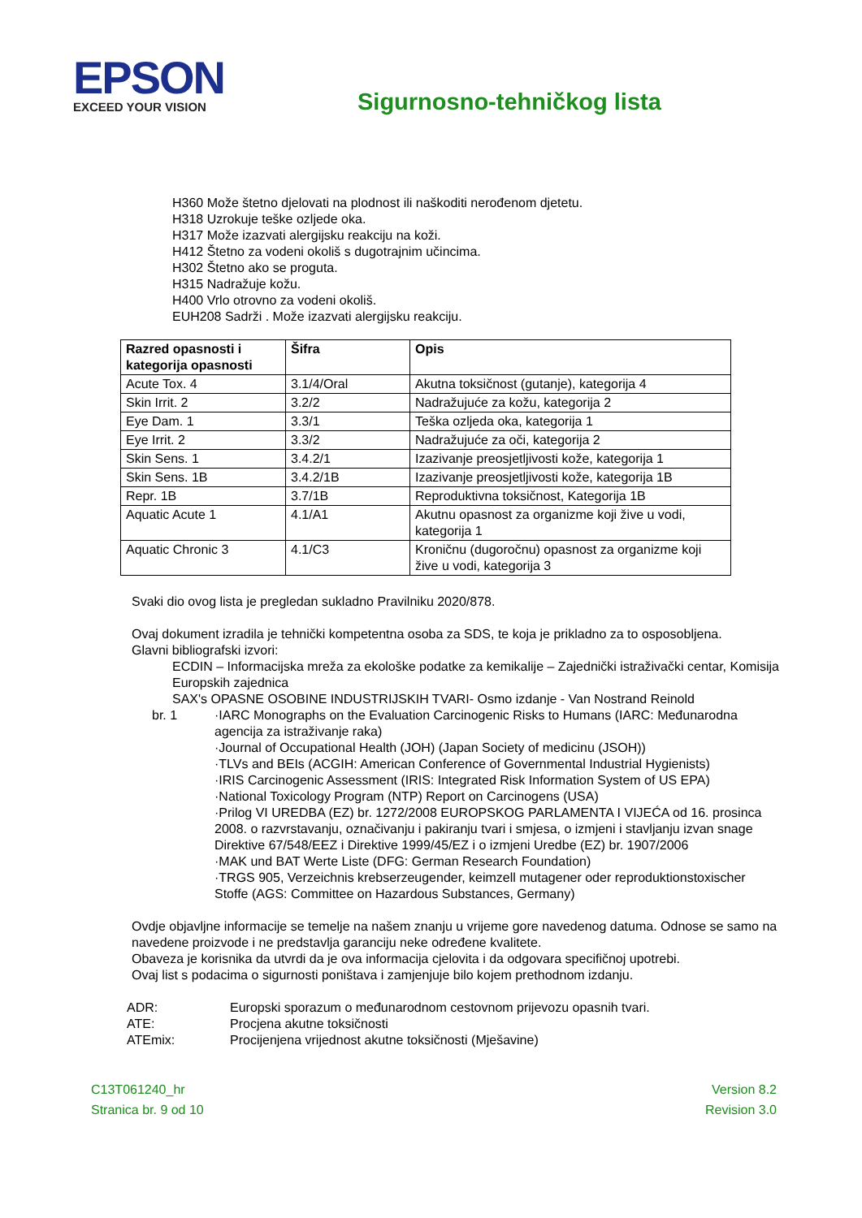EPSON
EXCEED YOUR VISION
Sigurnosno-tehničkog lista
H360 Može štetno djelovati na plodnost ili naškoditi nerođenom djetetu.
H318 Uzrokuje teške ozljede oka.
H317 Može izazvati alergijsku reakciju na koži.
H412 Štetno za vodeni okoliš s dugotrajnim učincima.
H302 Štetno ako se proguta.
H315 Nadražuje kožu.
H400 Vrlo otrovno za vodeni okoliš.
EUH208 Sadrži . Može izazvati alergijsku reakciju.
| Razred opasnosti i kategorija opasnosti | Šifra | Opis |
| --- | --- | --- |
| Acute Tox. 4 | 3.1/4/Oral | Akutna toksičnost (gutanje), kategorija 4 |
| Skin Irrit. 2 | 3.2/2 | Nadražujuće za kožu, kategorija 2 |
| Eye Dam. 1 | 3.3/1 | Teška ozljeda oka, kategorija 1 |
| Eye Irrit. 2 | 3.3/2 | Nadražujuće za oči, kategorija 2 |
| Skin Sens. 1 | 3.4.2/1 | Izazivanje preosjetljivosti kože, kategorija 1 |
| Skin Sens. 1B | 3.4.2/1B | Izazivanje preosjetljivosti kože, kategorija 1B |
| Repr. 1B | 3.7/1B | Reproduktivna toksičnost, Kategorija 1B |
| Aquatic Acute 1 | 4.1/A1 | Akutnu opasnost za organizme koji žive u vodi, kategorija 1 |
| Aquatic Chronic 3 | 4.1/C3 | Kroničnu (dugoročnu) opasnost za organizme koji žive u vodi, kategorija 3 |
Svaki dio ovog lista je pregledan sukladno Pravilniku 2020/878.
Ovaj dokument izradila je tehnički kompetentna osoba za SDS, te koja je prikladno za to osposobljena.
Glavni bibliografski izvori:
ECDIN – Informacijska mreža za ekološke podatke za kemikalije – Zajednički istraživački centar, Komisija Europskih zajednica
SAX's OPASNE OSOBINE INDUSTRIJSKIH TVARI- Osmo izdanje - Van Nostrand Reinold
br. 1 ·IARC Monographs on the Evaluation Carcinogenic Risks to Humans (IARC: Međunarodna agencija za istraživanje raka)
·Journal of Occupational Health (JOH) (Japan Society of medicinu (JSOH))
·TLVs and BEIs (ACGIH: American Conference of Governmental Industrial Hygienists)
·IRIS Carcinogenic Assessment (IRIS: Integrated Risk Information System of US EPA)
·National Toxicology Program (NTP) Report on Carcinogens (USA)
·Prilog VI UREDBA (EZ) br. 1272/2008 EUROPSKOG PARLAMENTA I VIJEĆA od 16. prosinca 2008. o razvrstavanju, označivanju i pakiranju tvari i smjesa, o izmjeni i stavljanju izvan snage Direktive 67/548/EEZ i Direktive 1999/45/EZ i o izmjeni Uredbe (EZ) br. 1907/2006
·MAK und BAT Werte Liste (DFG: German Research Foundation)
·TRGS 905, Verzeichnis krebserzeugender, keimzell mutagener oder reproduktionstoxischer Stoffe (AGS: Committee on Hazardous Substances, Germany)
Ovdje objavljne informacije se temelje na našem znanju u vrijeme gore navedenog datuma. Odnose se samo na navedene proizvode i ne predstavlja garanciju neke određene kvalitete.
Obaveza je korisnika da utvrdi da je ova informacija cjelovita i da odgovara specifičnoj upotrebi.
Ovaj list s podacima o sigurnosti poništava i zamjenjuje bilo kojem prethodnom izdanju.
ADR: Europski sporazum o međunarodnom cestovnom prijevozu opasnih tvari.
ATE: Procjena akutne toksičnosti
ATEmix: Procijenjena vrijednost akutne toksičnosti (Mješavine)
C13T061240_hr
Stranica br. 9 od 10
Version 8.2
Revision 3.0